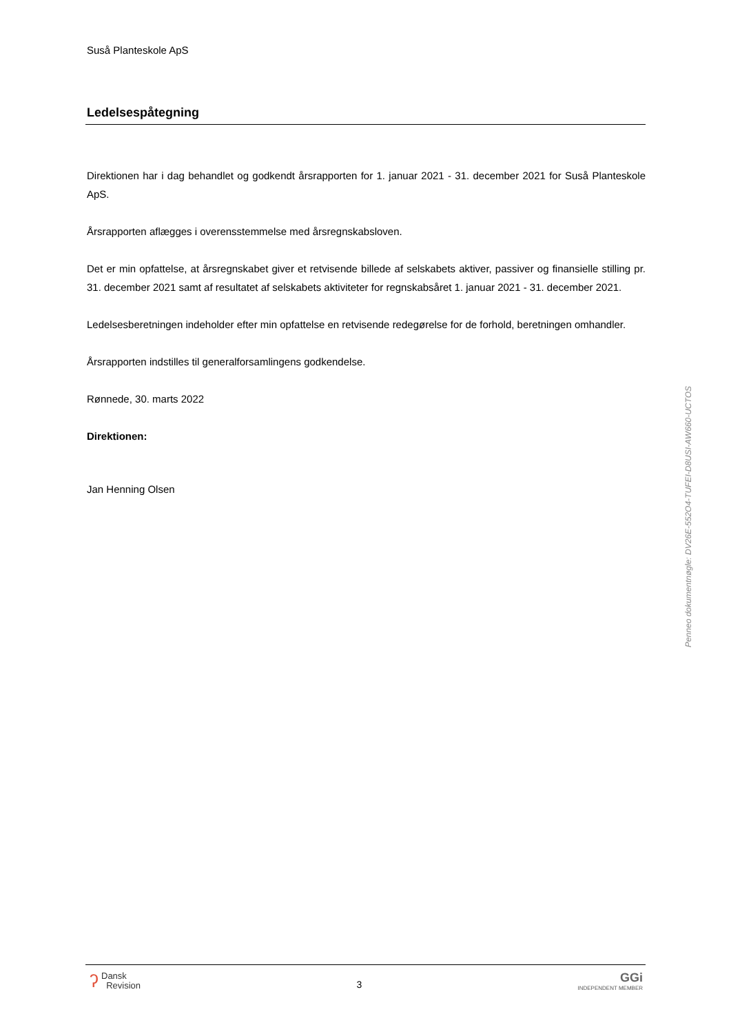Suså Planteskole ApS
Ledelsespåtegning
Direktionen har i dag behandlet og godkendt årsrapporten for 1. januar 2021 - 31. december 2021 for Suså Planteskole ApS.
Årsrapporten aflægges i overensstemmelse med årsregnskabsloven.
Det er min opfattelse, at årsregnskabet giver et retvisende billede af selskabets aktiver, passiver og finansielle stilling pr. 31. december 2021 samt af resultatet af selskabets aktiviteter for regnskabsåret 1. januar 2021 - 31. december 2021.
Ledelsesberetningen indeholder efter min opfattelse en retvisende redegørelse for de forhold, beretningen omhandler.
Årsrapporten indstilles til generalforsamlingens godkendelse.
Rønnede, 30. marts 2022
Direktionen:
Jan Henning Olsen
ʔ Dansk
Revision
3
GGi
INDEPENDENT MEMBER
Penneo dokumentnøgle: DV26E-552O4-TUFEI-D8USI-AW660-UCTOS